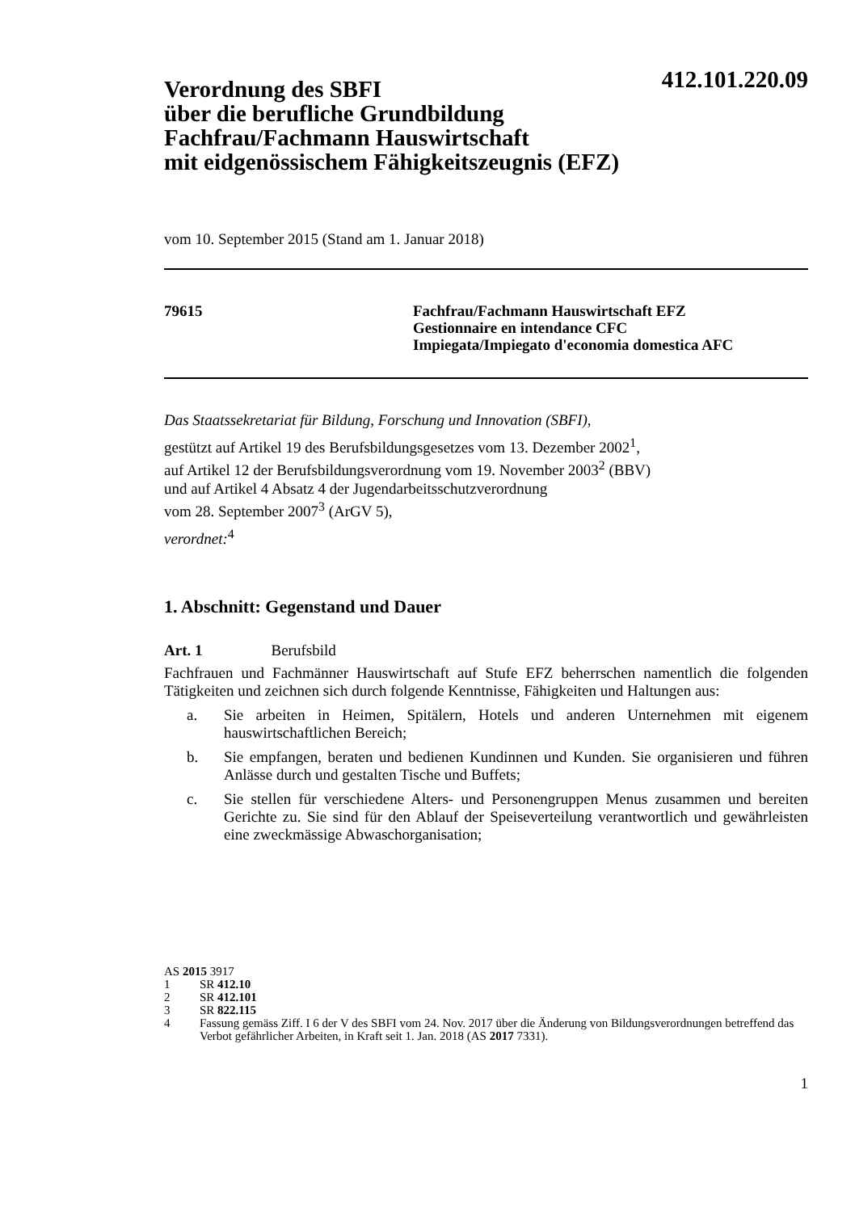412.101.220.09
Verordnung des SBFI
über die berufliche Grundbildung
Fachfrau/Fachmann Hauswirtschaft
mit eidgenössischem Fähigkeitszeugnis (EFZ)
vom 10. September 2015 (Stand am 1. Januar 2018)
79615 Fachfrau/Fachmann Hauswirtschaft EFZ
Gestionnaire en intendance CFC
Impiegata/Impiegato d'economia domestica AFC
Das Staatssekretariat für Bildung, Forschung und Innovation (SBFI),
gestützt auf Artikel 19 des Berufsbildungsgesetzes vom 13. Dezember 2002<sup>1</sup>,
auf Artikel 12 der Berufsbildungsverordnung vom 19. November 2003<sup>2</sup> (BBV)
und auf Artikel 4 Absatz 4 der Jugendarbeitsschutzverordnung
vom 28. September 2007<sup>3</sup> (ArGV 5),
verordnet:<sup>4</sup>
1. Abschnitt: Gegenstand und Dauer
Art. 1 Berufsbild
Fachfrauen und Fachmänner Hauswirtschaft auf Stufe EFZ beherrschen namentlich die folgenden Tätigkeiten und zeichnen sich durch folgende Kenntnisse, Fähigkeiten und Haltungen aus:
a. Sie arbeiten in Heimen, Spitälern, Hotels und anderen Unternehmen mit eigenem hauswirtschaftlichen Bereich;
b. Sie empfangen, beraten und bedienen Kundinnen und Kunden. Sie organisieren und führen Anlässe durch und gestalten Tische und Buffets;
c. Sie stellen für verschiedene Alters- und Personengruppen Menus zusammen und bereiten Gerichte zu. Sie sind für den Ablauf der Speiseverteilung verantwortlich und gewährleisten eine zweckmässige Abwaschorganisation;
AS 2015 3917
1 SR 412.10
2 SR 412.101
3 SR 822.115
4 Fassung gemäss Ziff. I 6 der V des SBFI vom 24. Nov. 2017 über die Änderung von Bildungsverordnungen betreffend das Verbot gefährlicher Arbeiten, in Kraft seit 1. Jan. 2018 (AS 2017 7331).
1